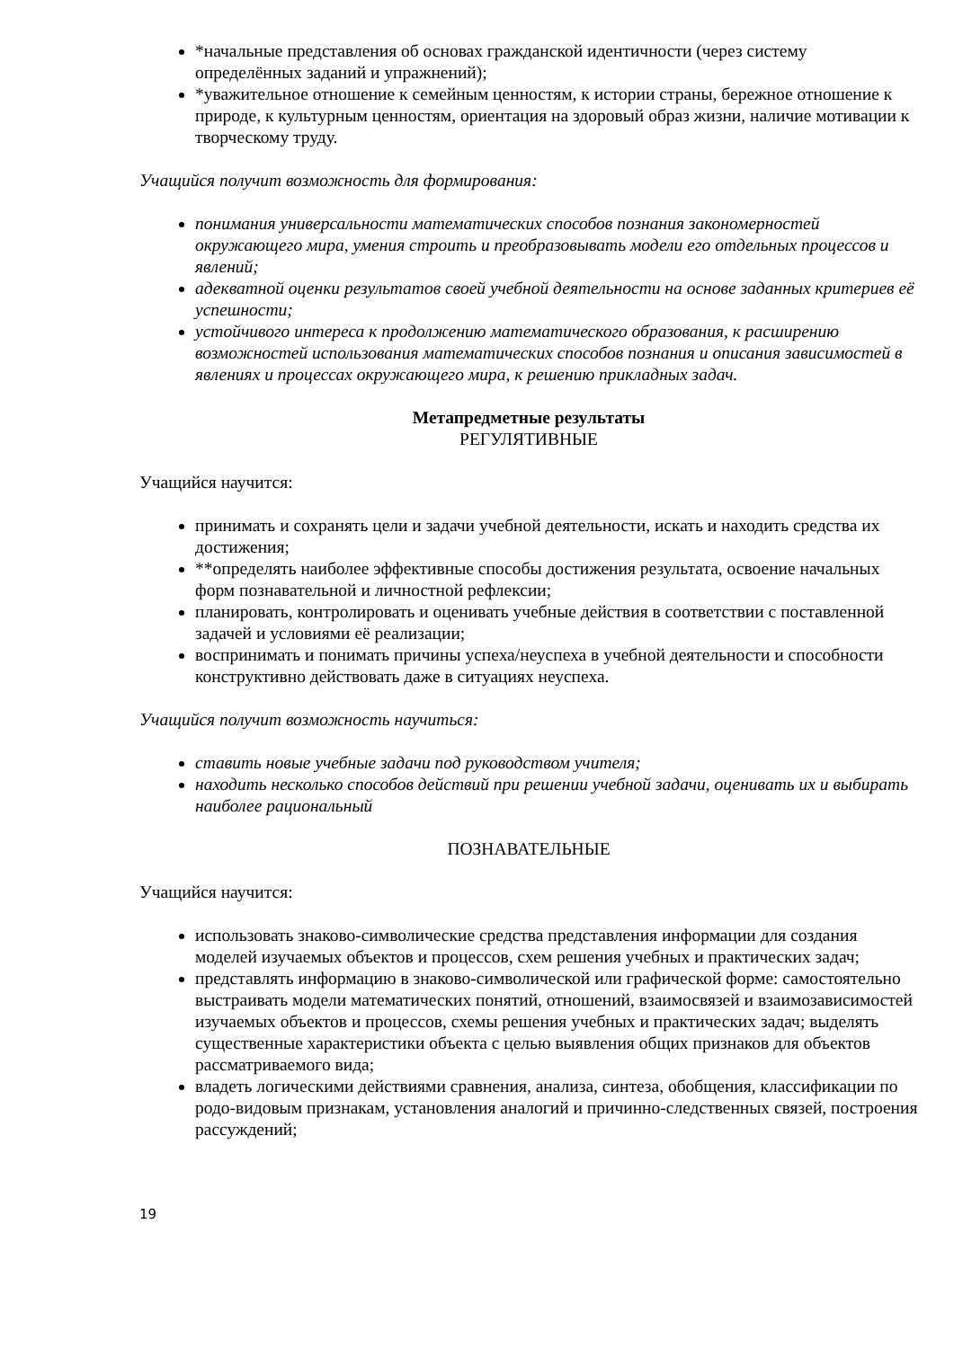*начальные представления об основах гражданской идентичности (через систему определённых заданий и упражнений);
*уважительное отношение к семейным ценностям, к истории страны, бережное отношение к природе, к культурным ценностям, ориентация на здоровый образ жизни, наличие мотивации к творческому труду.
Учащийся получит возможность для формирования:
понимания универсальности математических способов познания закономерностей окружающего мира, умения строить и преобразовывать модели его отдельных процессов и явлений;
адекватной оценки результатов своей учебной деятельности на основе заданных критериев её успешности;
устойчивого интереса к продолжению математического образования, к расширению возможностей использования математических способов познания и описания зависимостей в явлениях и процессах окружающего мира, к решению прикладных задач.
Метапредметные результаты
РЕГУЛЯТИВНЫЕ
Учащийся научится:
принимать и сохранять цели и задачи учебной деятельности, искать и находить средства их достижения;
**определять наиболее эффективные способы достижения результата, освоение начальных форм познавательной и личностной рефлексии;
планировать, контролировать и оценивать учебные действия в соответствии с поставленной задачей и условиями её реализации;
воспринимать и понимать причины успеха/неуспеха в учебной деятельности и способности конструктивно действовать даже в ситуациях неуспеха.
Учащийся получит возможность научиться:
ставить новые учебные задачи под руководством учителя;
находить несколько способов действий при решении учебной задачи, оценивать их и выбирать наиболее рациональный
ПОЗНАВАТЕЛЬНЫЕ
Учащийся научится:
использовать знаково-символические средства представления информации для создания моделей изучаемых объектов и процессов, схем решения учебных и практических задач;
представлять информацию в знаково-символической или графической форме: самостоятельно выстраивать модели математических понятий, отношений, взаимосвязей и взаимозависимостей изучаемых объектов и процессов, схемы решения учебных и практических задач; выделять существенные характеристики объекта с целью выявления общих признаков для объектов рассматриваемого вида;
владеть логическими действиями сравнения, анализа, синтеза, обобщения, классификации по родо-видовым признакам, установления аналогий и причинно-следственных связей, построения рассуждений;
19